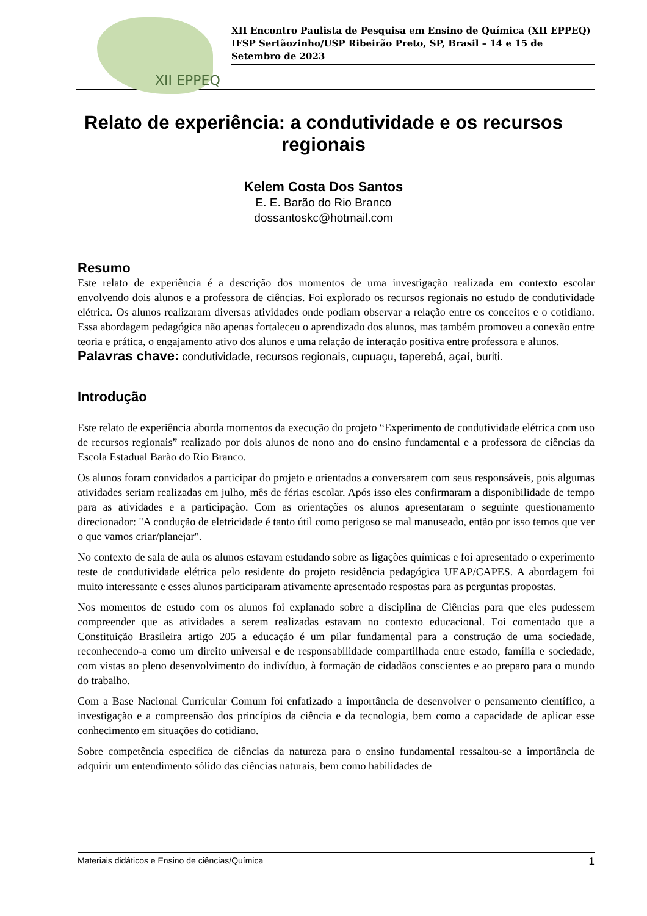XII EPPEQ
XII Encontro Paulista de Pesquisa em Ensino de Química (XII EPPEQ)
IFSP Sertãozinho/USP Ribeirão Preto, SP, Brasil – 14 e 15 de Setembro de 2023
Relato de experiência: a condutividade e os recursos regionais
Kelem Costa Dos Santos
E. E. Barão do Rio Branco
dossantoskc@hotmail.com
Resumo
Este relato de experiência é a descrição dos momentos de uma investigação realizada em contexto escolar envolvendo dois alunos e a professora de ciências. Foi explorado os recursos regionais no estudo de condutividade elétrica. Os alunos realizaram diversas atividades onde podiam observar a relação entre os conceitos e o cotidiano. Essa abordagem pedagógica não apenas fortaleceu o aprendizado dos alunos, mas também promoveu a conexão entre teoria e prática, o engajamento ativo dos alunos e uma relação de interação positiva entre professora e alunos.
Palavras chave: condutividade, recursos regionais, cupuaçu, taperebá, açaí, buriti.
Introdução
Este relato de experiência aborda momentos da execução do projeto “Experimento de condutividade elétrica com uso de recursos regionais” realizado por dois alunos de nono ano do ensino fundamental e a professora de ciências da Escola Estadual Barão do Rio Branco.
Os alunos foram convidados a participar do projeto e orientados a conversarem com seus responsáveis, pois algumas atividades seriam realizadas em julho, mês de férias escolar. Após isso eles confirmaram a disponibilidade de tempo para as atividades e a participação. Com as orientações os alunos apresentaram o seguinte questionamento direcionador: "A condução de eletricidade é tanto útil como perigoso se mal manuseado, então por isso temos que ver o que vamos criar/planejar".
No contexto de sala de aula os alunos estavam estudando sobre as ligações químicas e foi apresentado o experimento teste de condutividade elétrica pelo residente do projeto residência pedagógica UEAP/CAPES. A abordagem foi muito interessante e esses alunos participaram ativamente apresentado respostas para as perguntas propostas.
Nos momentos de estudo com os alunos foi explanado sobre a disciplina de Ciências para que eles pudessem compreender que as atividades a serem realizadas estavam no contexto educacional. Foi comentado que a Constituição Brasileira artigo 205 a educação é um pilar fundamental para a construção de uma sociedade, reconhecendo-a como um direito universal e de responsabilidade compartilhada entre estado, família e sociedade, com vistas ao pleno desenvolvimento do indivíduo, à formação de cidadãos conscientes e ao preparo para o mundo do trabalho.
Com a Base Nacional Curricular Comum foi enfatizado a importância de desenvolver o pensamento científico, a investigação e a compreensão dos princípios da ciência e da tecnologia, bem como a capacidade de aplicar esse conhecimento em situações do cotidiano.
Sobre competência especifica de ciências da natureza para o ensino fundamental ressaltou-se a importância de adquirir um entendimento sólido das ciências naturais, bem como habilidades de
Materiais didáticos e Ensino de ciências/Química 1